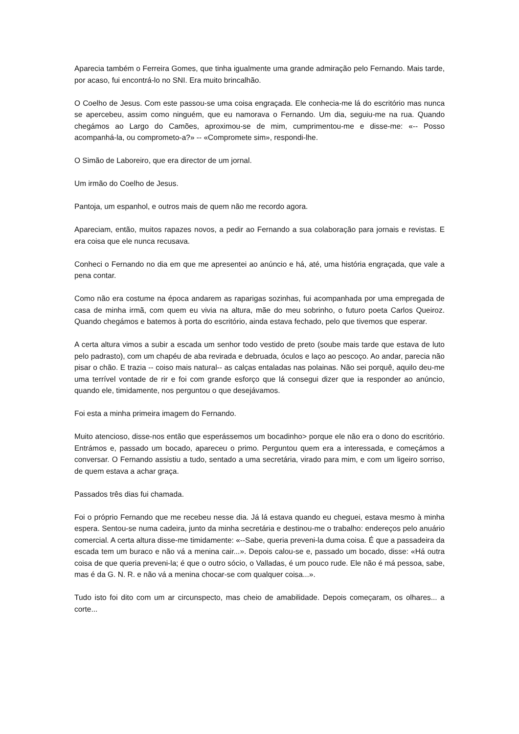Aparecia também o Ferreira Gomes, que tinha igualmente uma grande admiração pelo Fernando. Mais tarde, por acaso, fui encontrá-lo no SNI. Era muito brincalhão.
O Coelho de Jesus. Com este passou-se uma coisa engraçada. Ele conhecia-me lá do escritório mas nunca se apercebeu, assim como ninguém, que eu namorava o Fernando. Um dia, seguiu-me na rua. Quando chegámos ao Largo do Camões, aproximou-se de mim, cumprimentou-me e disse-me: «-- Posso acompanhá-la, ou comprometo-a?» -- «Compromete sim», respondi-lhe.
O Simão de Laboreiro, que era director de um jornal.
Um irmão do Coelho de Jesus.
Pantoja, um espanhol, e outros mais de quem não me recordo agora.
Apareciam, então, muitos rapazes novos, a pedir ao Fernando a sua colaboração para jornais e revistas. E era coisa que ele nunca recusava.
Conheci o Fernando no dia em que me apresentei ao anúncio e há, até, uma história engraçada, que vale a pena contar.
Como não era costume na época andarem as raparigas sozinhas, fui acompanhada por uma empregada de casa de minha irmã, com quem eu vivia na altura, mãe do meu sobrinho, o futuro poeta Carlos Queiroz. Quando chegámos e batemos à porta do escritório, ainda estava fechado, pelo que tivemos que esperar.
A certa altura vimos a subir a escada um senhor todo vestido de preto (soube mais tarde que estava de luto pelo padrasto), com um chapéu de aba revirada e debruada, óculos e laço ao pescoço. Ao andar, parecia não pisar o chão. E trazia -- coiso mais natural-- as calças entaladas nas polainas. Não sei porquê, aquilo deu-me uma terrível vontade de rir e foi com grande esforço que lá consegui dizer que ia responder ao anúncio, quando ele, timidamente, nos perguntou o que desejávamos.
Foi esta a minha primeira imagem do Fernando.
Muito atencioso, disse-nos então que esperássemos um bocadinho> porque ele não era o dono do escritório. Entrámos e, passado um bocado, apareceu o primo. Perguntou quem era a interessada, e começámos a conversar. O Fernando assistiu a tudo, sentado a uma secretária, virado para mim, e com um ligeiro sorriso, de quem estava a achar graça.
Passados três dias fui chamada.
Foi o próprio Fernando que me recebeu nesse dia. Já lá estava quando eu cheguei, estava mesmo à minha espera. Sentou-se numa cadeira, junto da minha secretária e destinou-me o trabalho: endereços pelo anuário comercial. A certa altura disse-me timidamente: «--Sabe, queria preveni-la duma coisa. É que a passadeira da escada tem um buraco e não vá a menina cair...». Depois calou-se e, passado um bocado, disse: «Há outra coisa de que queria preveni-la; é que o outro sócio, o Valladas, é um pouco rude. Ele não é má pessoa, sabe, mas é da G. N. R. e não vá a menina chocar-se com qualquer coisa...».
Tudo isto foi dito com um ar circunspecto, mas cheio de amabilidade. Depois começaram, os olhares... a corte...